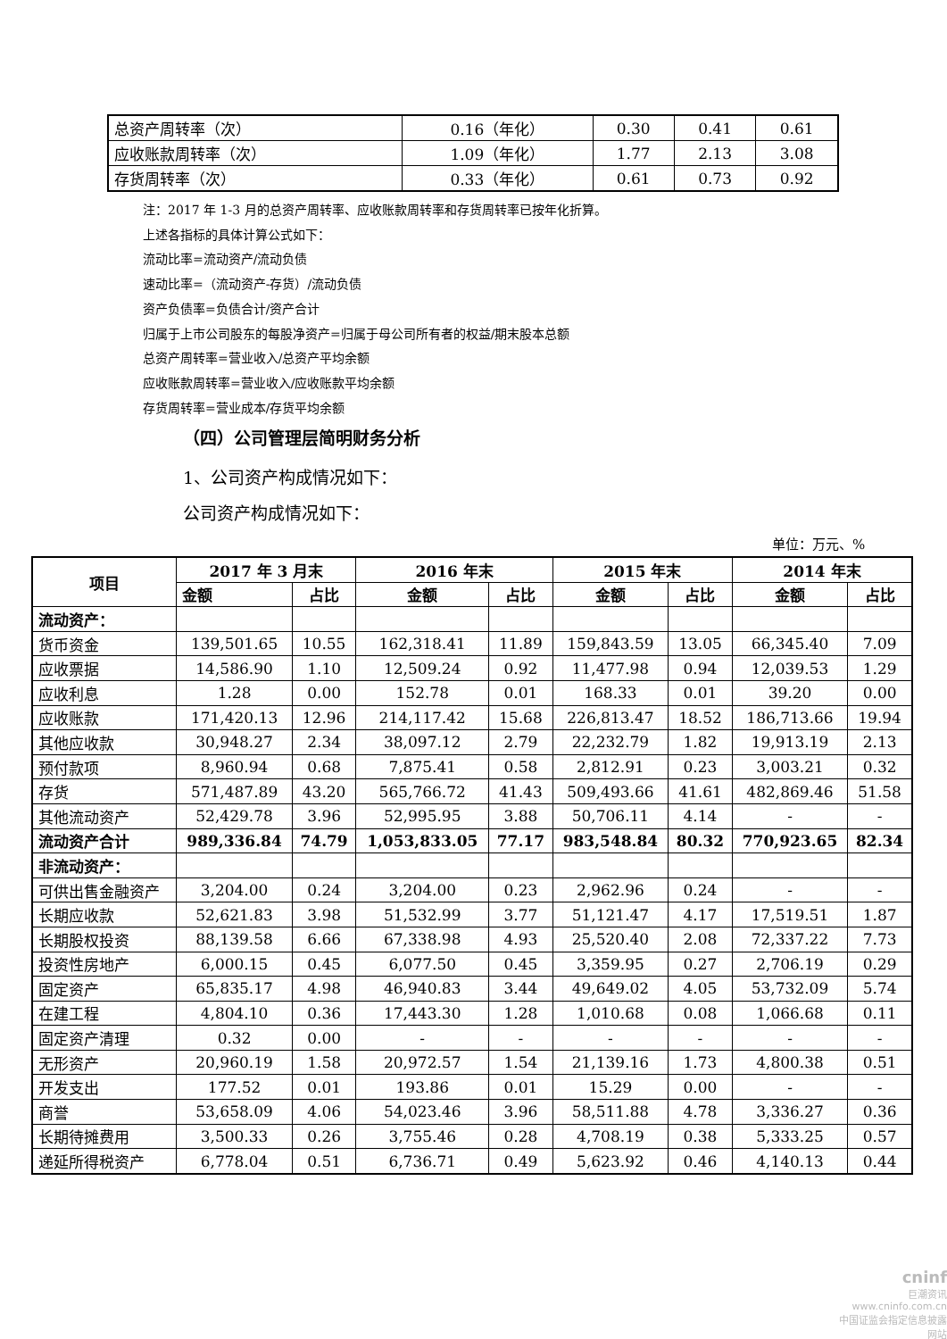| 总资产周转率（次） | 0.16（年化） | 0.30 | 0.41 | 0.61 |
| 应收账款周转率（次） | 1.09（年化） | 1.77 | 2.13 | 3.08 |
| 存货周转率（次） | 0.33（年化） | 0.61 | 0.73 | 0.92 |
注：2017 年 1-3 月的总资产周转率、应收账款周转率和存货周转率已按年化折算。
上述各指标的具体计算公式如下：
流动比率=流动资产/流动负债
速动比率=（流动资产-存货）/流动负债
资产负债率=负债合计/资产合计
归属于上市公司股东的每股净资产=归属于母公司所有者的权益/期末股本总额
总资产周转率=营业收入/总资产平均余额
应收账款周转率=营业收入/应收账款平均余额
存货周转率=营业成本/存货平均余额
（四）公司管理层简明财务分析
1、公司资产构成情况如下：
公司资产构成情况如下：
单位：万元、%
| 项目 | 2017 年 3 月末 | | 2016 年末 | | 2015 年末 | | 2014 年末 | |
| | 金额 | 占比 | 金额 | 占比 | 金额 | 占比 | 金额 | 占比 |
| 流动资产： | | | | | | | | |
| 货币资金 | 139,501.65 | 10.55 | 162,318.41 | 11.89 | 159,843.59 | 13.05 | 66,345.40 | 7.09 |
| 应收票据 | 14,586.90 | 1.10 | 12,509.24 | 0.92 | 11,477.98 | 0.94 | 12,039.53 | 1.29 |
| 应收利息 | 1.28 | 0.00 | 152.78 | 0.01 | 168.33 | 0.01 | 39.20 | 0.00 |
| 应收账款 | 171,420.13 | 12.96 | 214,117.42 | 15.68 | 226,813.47 | 18.52 | 186,713.66 | 19.94 |
| 其他应收款 | 30,948.27 | 2.34 | 38,097.12 | 2.79 | 22,232.79 | 1.82 | 19,913.19 | 2.13 |
| 预付款项 | 8,960.94 | 0.68 | 7,875.41 | 0.58 | 2,812.91 | 0.23 | 3,003.21 | 0.32 |
| 存货 | 571,487.89 | 43.20 | 565,766.72 | 41.43 | 509,493.66 | 41.61 | 482,869.46 | 51.58 |
| 其他流动资产 | 52,429.78 | 3.96 | 52,995.95 | 3.88 | 50,706.11 | 4.14 | - | - |
| 流动资产合计 | 989,336.84 | 74.79 | 1,053,833.05 | 77.17 | 983,548.84 | 80.32 | 770,923.65 | 82.34 |
| 非流动资产： | | | | | | | | |
| 可供出售金融资产 | 3,204.00 | 0.24 | 3,204.00 | 0.23 | 2,962.96 | 0.24 | - | - |
| 长期应收款 | 52,621.83 | 3.98 | 51,532.99 | 3.77 | 51,121.47 | 4.17 | 17,519.51 | 1.87 |
| 长期股权投资 | 88,139.58 | 6.66 | 67,338.98 | 4.93 | 25,520.40 | 2.08 | 72,337.22 | 7.73 |
| 投资性房地产 | 6,000.15 | 0.45 | 6,077.50 | 0.45 | 3,359.95 | 0.27 | 2,706.19 | 0.29 |
| 固定资产 | 65,835.17 | 4.98 | 46,940.83 | 3.44 | 49,649.02 | 4.05 | 53,732.09 | 5.74 |
| 在建工程 | 4,804.10 | 0.36 | 17,443.30 | 1.28 | 1,010.68 | 0.08 | 1,066.68 | 0.11 |
| 固定资产清理 | 0.32 | 0.00 | - | - | - | - | - | - |
| 无形资产 | 20,960.19 | 1.58 | 20,972.57 | 1.54 | 21,139.16 | 1.73 | 4,800.38 | 0.51 |
| 开发支出 | 177.52 | 0.01 | 193.86 | 0.01 | 15.29 | 0.00 | - | - |
| 商誉 | 53,658.09 | 4.06 | 54,023.46 | 3.96 | 58,511.88 | 4.78 | 3,336.27 | 0.36 |
| 长期待摊费用 | 3,500.33 | 0.26 | 3,755.46 | 0.28 | 4,708.19 | 0.38 | 5,333.25 | 0.57 |
| 递延所得税资产 | 6,778.04 | 0.51 | 6,736.71 | 0.49 | 5,623.92 | 0.46 | 4,140.13 | 0.44 |
cninf
巨潮资讯
www.cninfo.com.cn
中国证监会指定信息披露网站